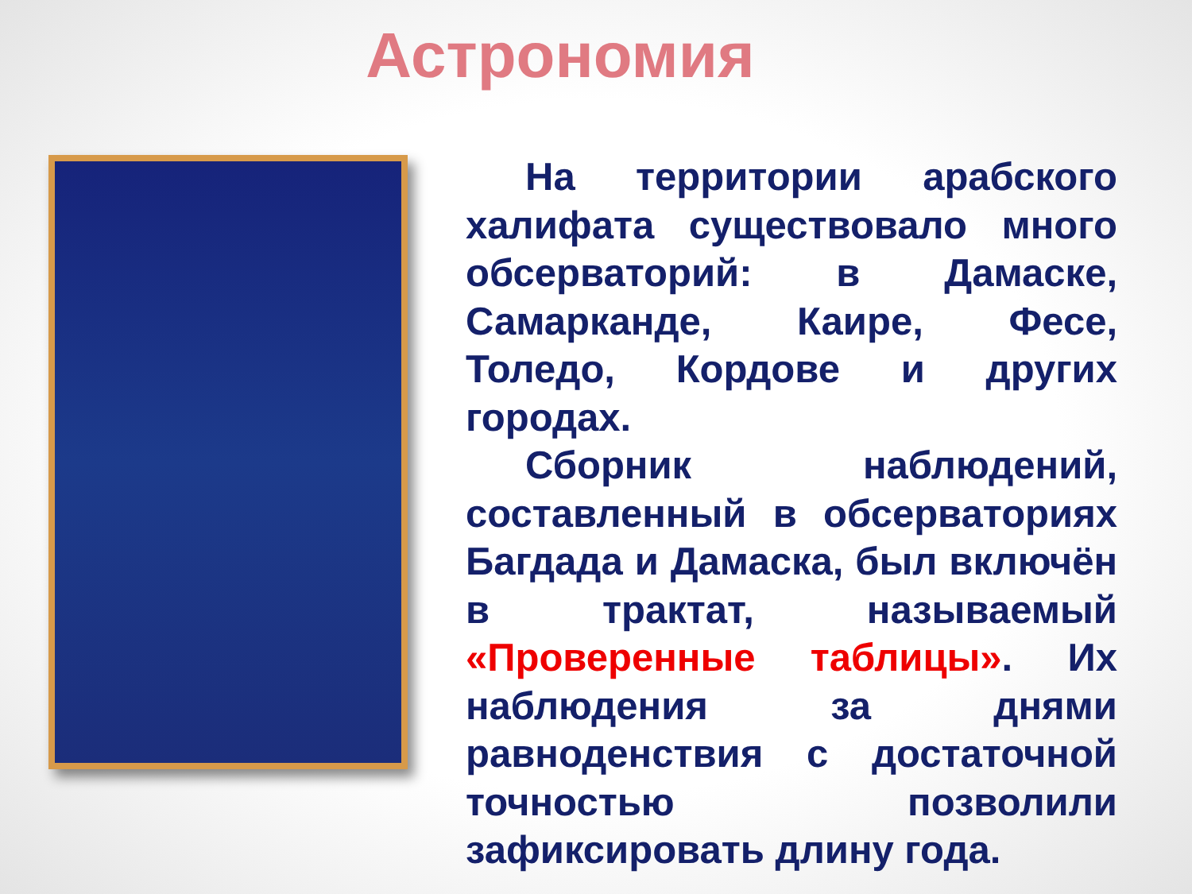Астрономия
На территории арабского халифата существовало много обсерваторий: в Дамаске, Самарканде, Каире, Фесе, Толедо, Кордове и других городах.
Сборник наблюдений, составленный в обсерваториях Багдада и Дамаска, был включён в трактат, называемый «Проверенные таблицы». Их наблюдения за днями равноденствия с достаточной точностью позволили зафиксировать длину года.